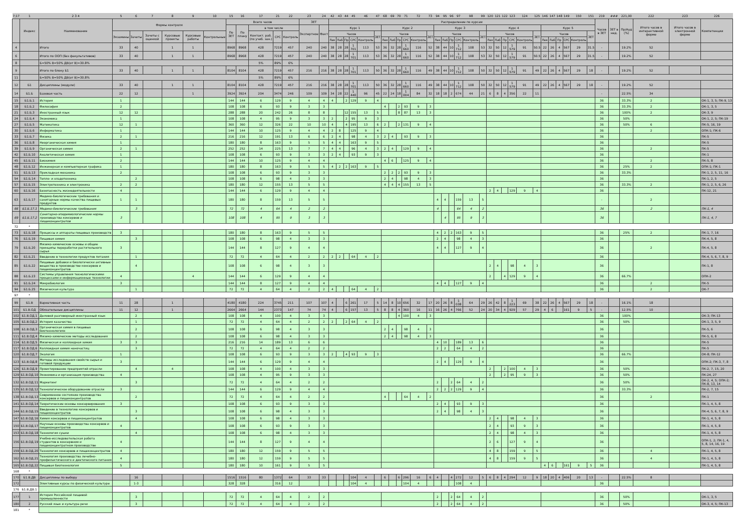| 7;17 | 1 | 2 3 4 | 5 | 6 | 7 | 8 | 9 | 10 | 15 | 16 | 17 | 21 | 22 | 23 | 24 | 42 | 43 | 44 | 45 | 46 | 47 | 68 | 69 | 70 | 71 | 72 | 73 | 94 | 95 | 96 | 97 | 98 | 99 | 120 | 121 | 122 | 123 | 124 | 125 | 146 | 147 | 148 | 149 | 150 | 151 | 219 | ### | 221,00 | 222 | 223 | 226 |
| | Индекс | Наименование | Формы контроля | | | | | | Всего часов | | | | | ЗЕТ | | Распределение по курсам | | | | | | | | | | | | | | | | | | | | | | | | | | | | | | Часов в ЗЕТ | ЗЕТ в нед. | Пр/Ауд (%) | Итого часов в интерактивной форме | Итого часов в электронной форме | Компетенции |
| | | | | | | | | | По ЗЕТ | По плану | в том числе | | | Экспертное | Факт | Курс 1 | | | | | | Курс 2 | | | | | | Курс 3 | | | | | | Курс 4 | | | | | | Курс 5 | | | | | | | | | | | |
| | | | Экзамены | Зачеты | Зачеты с оценкой | Курсовые проекты | Курсовые работы | Контрольные | | | Контакт. раб. (по учеб. зан.) | СРС | Контроль | | | Часов | | | | | ЗЕТ | Часов | | | | | ЗЕТ | Часов | | | | | ЗЕТ | Часов | | | | | ЗЕТ | Часов | | | | | ЗЕТ | | | | | | |
| | | | | | | | | | | | | | | | | Лек | Лаб | Пр | СРС | Контроль | | Лек | Лаб | Пр | СРС | Контроль | | Лек | Лаб | Пр | СРС | Контроль | | Лек | Лаб | Пр | СРС | Контроль | | Лек | Лаб | Пр | СРС | Контроль | | | | | | | |
| 4 | | Итого | 33 | 40 | | 1 | 1 | | 8968 | 8968 | 428 | 7219 | 457 | 240 | 240 | 38 | 28 | 28 | 1 701 | 113 | 53 | 36 | 32 | 28 | 1 660 | 116 | 52 | 38 | 44 | 10 | 1 712 | 108 | 53 | 32 | 50 | 12 | 1 579 | 91 | 50.5 | 22 | 26 | 4 | 567 | 29 | 31.5 | - | | 19.2% | 52 | | |
| 6 | | Итого по ООП (без факультативов) | 33 | 40 | | 1 | 1 | | 8968 | 8968 | 428 | 7219 | 457 | 240 | 240 | 38 | 28 | 28 | 1 701 | 113 | 53 | 36 | 32 | 28 | 1 660 | 116 | 52 | 38 | 44 | 10 | 1 712 | 108 | 53 | 32 | 50 | 12 | 1 579 | 91 | 50.5 | 22 | 26 | 4 | 567 | 29 | 31.5 | - | | 19.2% | 52 | | |
| 8 | | Б=50% В=50% ДВ(от В)=30.8% | | | | | | | | | 5% | 89% | 6% | | | | | | | | | | | | | | | | | | | | | | | | | | | | | | | | | | | | | | |
| 9 | | Итого по блоку Б1 | 33 | 40 | | 1 | 1 | | 8104 | 8104 | 428 | 7219 | 457 | 216 | 216 | 38 | 28 | 28 | 1 701 | 113 | 50 | 36 | 32 | 28 | 1 660 | 116 | 49 | 38 | 44 | 10 | 1 712 | 108 | 50 | 32 | 50 | 12 | 1 579 | 91 | 49 | 22 | 26 | 4 | 567 | 29 | 18 | - | | 19.2% | 52 | | |
| 11 | | Б=50% В=50% ДВ(от В)=30.8% | | | | | | | | | 5% | 89% | 6% | | | | | | | | | | | | | | | | | | | | | | | | | | | | | | | | | | | | | | |
| 12 | Б1 | Дисциплины (модули) | 33 | 40 | | 1 | 1 | | 8104 | 8104 | 428 | 7219 | 457 | 216 | 216 | 38 | 28 | 28 | 1 701 | 113 | 50 | 36 | 32 | 28 | 1 660 | 116 | 49 | 38 | 44 | 10 | 1 712 | 108 | 50 | 32 | 50 | 12 | 1 579 | 91 | 49 | 22 | 26 | 4 | 567 | 29 | 18 | - | | 19.2% | 52 | | |
| 14 | Б1.Б | Базовая часть | 22 | 12 | | | 1 | | 3924 | 3924 | 204 | 3474 | 246 | 109 | 109 | 34 | 28 | 22 | 1 440 | 96 | 45 | 22 | 24 | 18 | 1 004 | 84 | 32 | 18 | 18 | 2 | 674 | 44 | 21 | 6 | 8 | 4 | 356 | 22 | 11 | | | | | | | - | | 22.5% | 34 | | |
| 15 | Б1.Б.1 | История | 1 | | | | | | 144 | 144 | 6 | 129 | 9 | 4 | 4 | 4 | | 2 | 129 | 9 | 4 | | | | | | | | | | | | | | | | | | | | | | | | | 36 | | 33.3% | 2 | | ОК-1, 3, 5; ПК-9, 13 |
| 18 | Б1.Б.2 | Философия | 2 | | | | | | 108 | 108 | 6 | 93 | 9 | 3 | 3 | | | | | | | 4 | | 2 | 93 | 9 | 3 | | | | | | | | | | | | | | | | | | | 36 | | 33.3% | 2 | | ОК-1, 3, 5 |
| 21 | Б1.Б.3 | Иностранный язык | 12 | 12 | | | | | 288 | 288 | 20 | 242 | 26 | 8 | 8 | | | 12 | 155 | 13 | 5 | | | 8 | 87 | 13 | 3 | | | | | | | | | | | | | | | | | | | 36 | | 100% | 2 | | ОК-3, 9 |
| 24 | Б1.Б.4 | Экономика | 1 | | | | | | 108 | 108 | 4 | 95 | 9 | 3 | 3 | 2 | | 2 | 95 | 9 | 3 | | | | | | | | | | | | | | | | | | | | | | | | | 36 | | 50% | | | ОК-1, 2, 5; ПК-19 |
| 27 | Б1.Б.5 | Математика | 12 | 1 | | | | | 360 | 360 | 12 | 326 | 22 | 10 | 10 | 4 | | 4 | 195 | 13 | 6 | 2 | | 2 | 131 | 9 | 4 | | | | | | | | | | | | | | | | | | | 36 | | 50% | 6 | | ПК-5, 16, 19 |
| 30 | Б1.Б.6 | Информатика | 1 | | | | | | 144 | 144 | 10 | 125 | 9 | 4 | 4 | 2 | 8 | | 125 | 9 | 4 | | | | | | | | | | | | | | | | | | | | | | | | | 36 | | | 2 | | ОПК-1; ПК-6 |
| 33 | Б1.Б.7 | Физика | 2 | 1 | | | | | 216 | 216 | 12 | 191 | 13 | 6 | 6 | 2 | 4 | | 98 | 4 | 3 | 2 | 4 | | 93 | 9 | 3 | | | | | | | | | | | | | | | | | | | 36 | | | | | ПК-5 |
| 36 | Б1.Б.8 | Неорганическая химия | 1 | | | | | | 180 | 180 | 8 | 163 | 9 | 5 | 5 | 4 | 4 | | 163 | 9 | 5 | | | | | | | | | | | | | | | | | | | | | | | | | 36 | | | | | ПК-5 |
| 39 | Б1.Б.9 | Органическая химия | 2 | 1 | | | | | 252 | 252 | 14 | 225 | 13 | 7 | 7 | 4 | 4 | | 96 | 4 | 3 | 2 | 4 | | 129 | 9 | 4 | | | | | | | | | | | | | | | | | | | 36 | | | 2 | | ПК-5 |
| 42 | Б1.Б.10 | Аналитическая химия | 1 | | | | | | 108 | 108 | 6 | 93 | 9 | 3 | 3 | 2 | 4 | | 93 | 9 | 3 | | | | | | | | | | | | | | | | | | | | | | | | | 36 | | | | | ПК-1 |
| 45 | Б1.Б.11 | Биохимия | 2 | | | | | | 144 | 144 | 10 | 125 | 9 | 4 | 4 | | | | | | | 4 | 6 | | 125 | 9 | 4 | | | | | | | | | | | | | | | | | | | 36 | | | 2 | | ПК-5, 8 |
| 48 | Б1.Б.12 | Инженерная и компьютерная графика | 1 | | | | | | 180 | 180 | 8 | 163 | 9 | 5 | 5 | 4 | 2 | 2 | 163 | 9 | 5 | | | | | | | | | | | | | | | | | | | | | | | | | 36 | | 25% | 2 | | ОПК-1; ПК-1 |
| 51 | Б1.Б.13 | Прикладная механика | 2 | | | | | | 108 | 108 | 6 | 93 | 9 | 3 | 3 | | | | | | | 2 | 2 | 2 | 93 | 9 | 3 | | | | | | | | | | | | | | | | | | | 36 | | 33.3% | | | ПК-1, 2, 5, 11, 16 |
| 54 | Б1.Б.14 | Тепло- и хладотехника | | 2 | | | | | 108 | 108 | 6 | 98 | 4 | 3 | 3 | | | | | | | 2 | 4 | | 98 | 4 | 3 | | | | | | | | | | | | | | | | | | | 36 | | | | | ПК-1, 2, 5 |
| 57 | Б1.Б.15 | Электротехника и электроника | 2 | 2 | | | | | 180 | 180 | 12 | 155 | 13 | 5 | 5 | | | | | | | 4 | 4 | 4 | 155 | 13 | 5 | | | | | | | | | | | | | | | | | | | 36 | | 33.3% | 2 | | ПК-1, 2, 5, 6, 26 |
| 60 | Б1.Б.16 | Безопасность жизнедеятельности | 4 | | | | | | 144 | 144 | 6 | 129 | 9 | 4 | 4 | | | | | | | | | | | | | | | | | | | 2 | 4 | | 129 | 9 | 4 | | | | | | | 36 | | | | | ПК-12, 21 |
| 63 | Б1.Б.17 | Медико-биологические требования и санитарные нормы качества пищевых продуктов | 1 | 1 | | | | | 180 | 180 | 8 | 159 | 13 | 5 | 5 | | | | | | | | | | | | | 4 | 4 | | 159 | 13 | 5 | | | | | | | | | | | | | - | | | 2 | | |
| 66 | Б1.Б.17.1 | Медико-биологические требования | | 3 | | | | | 72 | 72 | 4 | 64 | 4 | 2 | 2 | | | | | | | | | | | | | 4 | | | 64 | 4 | 2 | | | | | | | | | | | | | 36 | | | 2 | | ПК-1, 4 |
| 69 | Б1.Б.17.2 | Санитарно-эпидемиологические нормы производства консервов и пищеконцентратов | 3 | | | | | | 108 | 108 | 4 | 95 | 9 | 3 | 3 | | | | | | | | | | | | | | 4 | | 95 | 9 | 3 | | | | | | | | | | | | | 36 | | | | | ПК-1, 4, 7 |
| 72 | * | | | | | | | | | | | | | | | | | | | | | | | | | | | | | | | | | | | | | | | | | | | | | | | | | | |
| 73 | Б1.Б.18 | Процессы и аппараты пищевых производств | 3 | | | | | | 180 | 180 | 8 | 163 | 9 | 5 | 5 | | | | | | | | | | | | | 4 | 2 | 2 | 163 | 9 | 5 | | | | | | | | | | | | | 36 | | 25% | 2 | | ПК-1, 7, 16 |
| 76 | Б1.Б.19 | Пищевая химия | | 3 | | | | | 108 | 108 | 6 | 98 | 4 | 3 | 3 | | | | | | | | | | | | | 2 | 4 | | 98 | 4 | 3 | | | | | | | | | | | | | 36 | | | | | ПК-4, 5, 8 |
| 79 | Б1.Б.20 | Физико-химические основы и общие принципы переработки растительного сырья | 3 | | | | | | 144 | 144 | 8 | 127 | 9 | 4 | 4 | | | | | | | | | | | | | 4 | 4 | | 127 | 9 | 4 | | | | | | | | | | | | | 36 | | | 2 | | ПК-4, 5, 8 |
| 82 | Б1.Б.21 | Введение в технологии продуктов питания | | 1 | | | | | 72 | 72 | 4 | 64 | 4 | 2 | 2 | 2 | 2 | | 64 | 4 | 2 | | | | | | | | | | | | | | | | | | | | | | | | | 36 | | | | | ПК-4, 5, 6, 7, 8, 9 |
| 85 | Б1.Б.22 | Пищевые добавки и биологически активные вещества в производстве консервов и пищеконцентратов | | 4 | | | | | 108 | 108 | 6 | 98 | 4 | 3 | 3 | | | | | | | | | | | | | | | | | | | 2 | 4 | | 98 | 4 | 3 | | | | | | | 36 | | | | | ПК-1, 8 |
| 88 | Б1.Б.23 | Системы управления технологическими процессами и информационные технологии | 4 | | | | 4 | | 144 | 144 | 6 | 129 | 9 | 4 | 4 | | | | | | | | | | | | | | | | | | | 2 | | 4 | 129 | 9 | 4 | | | | | | | 36 | | 66.7% | | | ОПК-2 |
| 91 | Б1.Б.24 | Микробиология | 3 | | | | | | 144 | 144 | 8 | 127 | 9 | 4 | 4 | | | | | | | | | | | | | 4 | 4 | | 127 | 9 | 4 | | | | | | | | | | | | | 36 | | | 2 | | ПК-5 |
| 94 | Б1.Б.25 | Физическая культура | | 1 | | | | | 72 | 72 | 4 | 64 | 4 | 2 | 2 | 4 | | | 64 | 4 | 2 | | | | | | | | | | | | | | | | | | | | | | | | | 36 | | | 2 | | ОК-7 |
| 97 | * | | | | | | | | | | | | | | | | | | | | | | | | | | | | | | | | | | | | | | | | | | | | | | | | | | |
| 99 | Б1.В | Вариативная часть | 11 | 28 | | 1 | | | 4180 | 4180 | 224 | 3745 | 211 | 107 | 107 | 4 | | 6 | 261 | 17 | 5 | 14 | 8 | 10 | 656 | 32 | 17 | 20 | 26 | 8 | 1 038 | 64 | 29 | 26 | 42 | 8 | 1 223 | 69 | 38 | 22 | 26 | 4 | 567 | 29 | 18 | - | | 16.1% | 18 | | |
| 101 | Б1.В.ОД | Обязательные дисциплины | 11 | 12 | | 1 | | | 2664 | 2664 | 144 | 2373 | 147 | 74 | 74 | 4 | | 6 | 157 | 13 | 5 | 8 | 8 | 4 | 360 | 16 | 11 | 16 | 26 | 4 | 766 | 52 | 24 | 20 | 34 | 4 | 929 | 57 | 29 | 4 | 6 | | 161 | 9 | 5 | - | | 12.5% | 10 | | |
| 102 | Б1.В.ОД.1 | Деловой разговорный иностранный язык | | 2 | | | | | 108 | 108 | 4 | 100 | 4 | 3 | 3 | | | | | | | | | 4 | 100 | 4 | 3 | | | | | | | | | | | | | | | | | | | 36 | | 100% | | | ОК-3; ПК-13 |
| 105 | Б1.В.ОД.2 | История казачества | | 1 | | | | | 72 | 72 | 4 | 64 | 4 | 2 | 2 | 2 | | 2 | 64 | 4 | 2 | | | | | | | | | | | | | | | | | | | | | | | | | 36 | | 50% | | | ОК-1, 3, 5, 9 |
| 108 | Б1.В.ОД.3 | Органическая химия в пищевых биотехнологиях | | 2 | | | | | 108 | 108 | 6 | 98 | 4 | 3 | 3 | | | | | | | 2 | 4 | | 98 | 4 | 3 | | | | | | | | | | | | | | | | | | | 36 | | | | | ПК-5, 6 |
| 111 | Б1.В.ОД.4 | Физико-химические методы исследования | | 2 | | | | | 108 | 108 | 6 | 98 | 4 | 3 | 3 | | | | | | | 2 | 4 | | 98 | 4 | 3 | | | | | | | | | | | | | | | | | | | 36 | | | | | ПК-5, 6, 8 |
| 114 | Б1.В.ОД.5 | Физическая и коллоидная химия | 3 | 3 | | | | | 216 | 216 | 14 | 189 | 13 | 6 | 6 | | | | | | | | | | | | | 4 | 10 | | 189 | 13 | 6 | | | | | | | | | | | | | 36 | | | | | ПК-5 |
| 117 | Б1.В.ОД.6 | Коллоидная химия наночастиц | | 3 | | | | | 72 | 72 | 4 | 64 | 4 | 2 | 2 | | | | | | | | | | | | | 2 | 2 | | 64 | 4 | 2 | | | | | | | | | | | | | 36 | | | | | ПК-5 |
| 120 | Б1.В.ОД.7 | Экология | 1 | | | | | | 108 | 108 | 6 | 93 | 9 | 3 | 3 | 2 | | 4 | 93 | 9 | 3 | | | | | | | | | | | | | | | | | | | | | | | | | 36 | | 66.7% | | | ОК-8; ПК-12 |
| 123 | Б1.В.ОД.8 | Методы исследования свойств сырья и готовой продукции | 3 | | | | | | 144 | 144 | 6 | 129 | 9 | 4 | 4 | | | | | | | | | | | | | 2 | 4 | | 129 | 9 | 4 | | | | | | | | | | | | | 36 | | | | | ОПК-2; ПК-3, 7, 8 |
| 126 | Б1.В.ОД.9 | Проектирование предприятий отрасли | | 4 | | 4 | | | 108 | 108 | 4 | 100 | 4 | 3 | 3 | | | | | | | | | | | | | | | | | | | 2 | | 2 | 100 | 4 | 3 | | | | | | | 36 | | 50% | | | ПК-2, 7, 15, 20 |
| 129 | Б1.В.ОД.10 | Экономика и организация производства | 4 | | | | | | 108 | 108 | 4 | 95 | 9 | 3 | 3 | | | | | | | | | | | | | | | | | | | 2 | | 2 | 95 | 9 | 3 | | | | | | | 36 | | 50% | | | ПК-24, 27 |
| 132 | Б1.В.ОД.11 | Маркетинг | | 3 | | | | | 72 | 72 | 4 | 64 | 4 | 2 | 2 | | | | | | | | | | | | | 2 | | 2 | 64 | 4 | 2 | | | | | | | | | | | | | 36 | | 50% | | | ОК-2, 4, 5; ОПК-2; ПК-8, 13, 14 |
| 135 | Б1.В.ОД.12 | Технологическое оборудование отрасли | 3 | | | | | | 144 | 144 | 6 | 129 | 9 | 4 | 4 | | | | | | | | | | | | | 2 | 2 | 2 | 129 | 9 | 4 | | | | | | | | | | | | | 36 | | 33.3% | | | ПК-2, 7, 15 |
| 138 | Б1.В.ОД.13 | Современное состояние производства консервов и пищеконцентратов | | 2 | | | | | 72 | 72 | 4 | 64 | 4 | 2 | 2 | | | | | | | 4 | | | 64 | 4 | 2 | | | | | | | | | | | | | | | | | | | 36 | | | 2 | | ПК-1 |
| 141 | Б1.В.ОД.14 | Теоретические основы консервирования | 3 | | | | | | 108 | 108 | 6 | 93 | 9 | 3 | 3 | | | | | | | | | | | | | 2 | 4 | | 93 | 9 | 3 | | | | | | | | | | | | | 36 | | | | | ПК-1, 4, 5, 8 |
| 144 | Б1.В.ОД.15 | Введение в технологию консервов и пищеконцентратов | | 3 | | | | | 108 | 108 | 6 | 98 | 4 | 3 | 3 | | | | | | | | | | | | | 2 | 4 | | 98 | 4 | 3 | | | | | | | | | | | | | 36 | | | | | ПК-4, 5, 6, 7, 8, 9 |
| 147 | Б1.В.ОД.16 | Химия консервов и пищеконцентратов | | 4 | | | | | 108 | 108 | 6 | 98 | 4 | 3 | 3 | | | | | | | | | | | | | | | | | | | 2 | 4 | | 98 | 4 | 3 | | | | | | | 36 | | | | | ПК-1, 4, 5, 8 |
| 150 | Б1.В.ОД.17 | Научные основы производства консервов и пищеконцентратов | 4 | | | | | | 108 | 108 | 6 | 93 | 9 | 3 | 3 | | | | | | | | | | | | | | | | | | | 2 | 4 | | 93 | 9 | 3 | | | | | | | 36 | | | | | ПК-1, 4, 5, 8 |
| 153 | Б1.В.ОД.18 | Технология сушки | | 4 | | | | | 108 | 108 | 6 | 98 | 4 | 3 | 3 | | | | | | | | | | | | | | | | | | | 2 | 4 | | 98 | 4 | 3 | | | | | | | 36 | | | | | ПК-1, 4, 5, 8 |
| 156 | Б1.В.ОД.19 | Учебно-исследовательская работа студентов в консервном и пищеконцентратном производстве | 4 | | | | | | 144 | 144 | 8 | 127 | 9 | 4 | 4 | | | | | | | | | | | | | | | | | | | 2 | 6 | | 127 | 9 | 4 | | | | | | | 36 | | | | | ОПК-1, 2; ПК-1, 4, 5, 8, 14, 16, 19 |
| 159 | Б1.В.ОД.20 | Технология консервов и пищеконцентратов | 4 | | | | | | 180 | 180 | 12 | 159 | 9 | 5 | 5 | | | | | | | | | | | | | | | | | | | 4 | 8 | | 159 | 9 | 5 | | | | | | | 36 | | | 4 | | ПК-1, 4, 5, 8 |
| 162 | Б1.В.ОД.21 | Технология производства лечебно-профилактического и диетического питания | 4 | | | | | | 180 | 180 | 12 | 159 | 9 | 5 | 5 | | | | | | | | | | | | | | | | | | | 4 | 8 | | 159 | 9 | 5 | | | | | | | 36 | | | 4 | | ПК-1, 4, 5, 8 |
| 165 | Б1.В.ОД.22 | Пищевая биотехнология | 5 | | | | | | 180 | 180 | 10 | 161 | 9 | 5 | 5 | | | | | | | | | | | | | | | | | | | | | | | | | 4 | 6 | | 161 | 9 | 5 | 36 | | | | | ПК-1, 4, 5, 8 |
| 168 | * | | | | | | | | | | | | | | | | | | | | | | | | | | | | | | | | | | | | | | | | | | | | | | | | | | |
| 170 | Б1.В.ДВ | Дисциплины по выбору | | 16 | | | | | 1516 | 1516 | 80 | 1372 | 64 | 33 | 33 | | | | 104 | 4 | | 6 | | 6 | 296 | 16 | 6 | 4 | | 4 | 272 | 12 | 5 | 6 | 8 | 4 | 294 | 12 | 9 | 18 | 20 | 4 | 406 | 20 | 13 | - | | 22.5% | 8 | | |
| 172 | | Элективные курсы по физической культуре | | 1-3 | | | | | 328 | 328 | | 316 | 12 | | | | | | 104 | 4 | | | | | 104 | 4 | | | | | 108 | 4 | | | | | | | | | | | | | | 36 | | | | | |
| 176 | Б1.В.ДВ.1 | | | | | | | | | | | | | | | | | | | | | | | | | | | | | | | | | | | | | | | | | | | | | | | | | | |
| 177 | 1 | История Российской пищевой промышленности | | 3 | | | | | 72 | 72 | 4 | 64 | 4 | 2 | 2 | | | | | | | | | | | | | 2 | | 2 | 64 | 4 | 2 | | | | | | | | | | | | | 36 | | 50% | | | ОК-1, 3, 5 |
| 180 | 2 | Русский язык и культура речи | | 3 | | | | | 72 | 72 | 4 | 64 | 4 | 2 | 2 | | | | | | | | | | | | | 2 | | 2 | 64 | 4 | 2 | | | | | | | | | | | | | 36 | | 50% | | | ОК-3, 4, 5; ПК-13 |
| 181 | * | | | | | | | | | | | | | | | | | | | | | | | | | | | | | | | | | | | | | | | | | | | | | | | | | | |